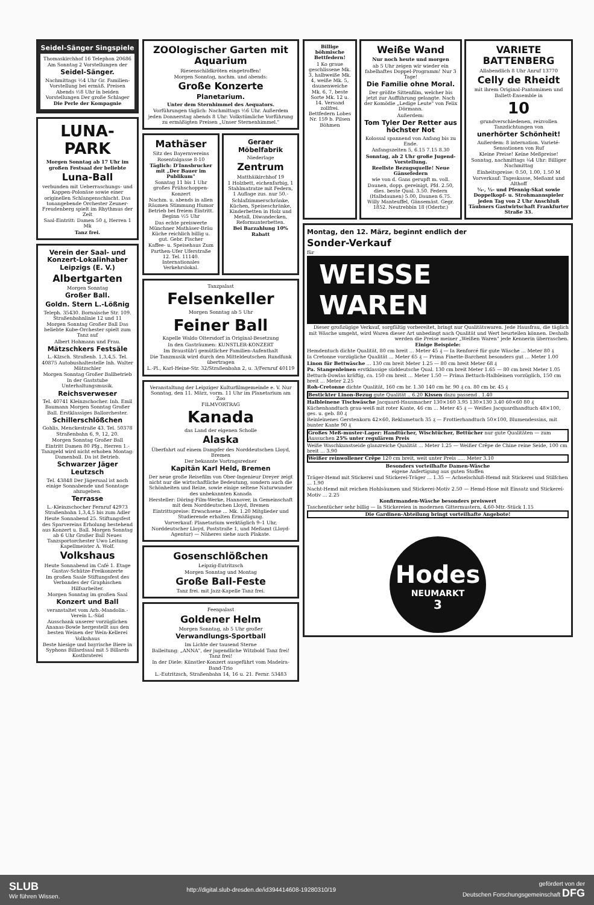Seidel-Sänger Singspiele
Thomaskirchhof 16 Telephon 20686
Am Sonntag 2 Vorstellungen der
Seidel-Sänger.
Nachmittags ½4 Uhr Gr. Familien-Vorstellung bei ermäß. Preisen
Abends ½8 Uhr in beiden Vorstellungen Der große Schlager
Die Perle der Kompagnie
LUNA-PARK
Morgen Sonntag ab 17 Uhr im großen Festsaal der beliebte
Luna-Ball
verbunden mit Ueberraschungs- und Kappen-Polonäse sowie einer originellen Schlangenschlacht. Das tonangebende Orchester Zeuner-Freudenberg spielt im Rhythmus der Zeit
Saal-Eintritt: Damen 50 ₰, Herren 1 Mk
Tanz frei.
Verein der Saal- und Konzert-Lokalinhaber Leipzigs (E. V.)
Albertgarten
Morgen Sonntag
Großer Ball.
Goldn. Stern L.-Lößnig
Teleph. 35430. Bornaische Str. 109. Straßenbahnlinie 12 und 11
Morgen Sonntag Großer Ball Das beliebte Kube-Orchester spielt zum Tanz auf
Albert Hohmann und Frau.
Mätzschkers Festsäle
L.-Klzsch. Straßenb. 1,3,4,5. Tel. 40875 Autobushaltestelle Inh. Walter Mätzschler
Morgen Sonntag Großer Ballbetrieb
In der Gaststube Unterhaltungsmusik.
Reichsverweser
Tel. 40741 Kleinzschocher. Inh. Emil Baumann Morgen Sonntag Großer Ball. Erstklassiges Ballorchester.
Schillerschlößchen
Gohlis, Menckestraße 43. Tel. 50378 Straßenbahn 6, 9, 12, 20.
Morgen Sonntag Großer Ball
Eintritt Damen 80 Pfg., Herren 1.- Tanzgeld wird nicht erhoben Montag: Damenball. Da ist Betrieb.
Schwarzer Jäger Leutzsch
Tel. 43848 Der Jägersaal ist noch einige Sonnabende und Sonntage abzugeben.
Terrasse
L.-Kleinzschocher Fernruf 42973 Straßenbahn 1,3,4,5 bis zum Adler
Heute Sonnabend 25. Stiftungsfest des Sparvereins Erholung bestehend aus Konzert u. Ball. Morgen Sonntag ab 6 Uhr Großer Ball Neues Tanzsportorchester Uwo Leitung Kapellmeister A. Wolf.
Volkshaus
Heute Sonnabend im Café 1. Etage Gustav-Schütze-Freikonzerte
Im großen Saale Stiftungsfest des Verbandes der Graphischen Hilfsarbeiter.
Morgen Sonntag im großen Saal
Konzert und Ball
veranstaltet vom Arb.-Mandolin.-Verein L.-Süd
Ausschank unserer vorzüglichen Ananas-Bowle hergestellt aus den besten Weinen der Wein-Kellerei Volkshaus
Beste hiesige und bayrische Biere in Syphons Billardsaal mit 5 Billards Kostbraterei
ZOOlogischer Garten mit Aquarium
Riesenschildkröten eingetroffen!
Morgen Sonntag, nachm. und abends:
Große Konzerte
Planetarium.
Unter dem Sternhimmel des Aequators.
Vorführungen täglich: Nachmittags ½6 Uhr. Außerdem jeden Donnerstag abends 8 Uhr: Volkstümliche Vorführung zu ermäßigten Preisen „Unser Sternenhimmel."
Mathäser
Sitz des Bayernvereins Rosentalgasse 8-10
Täglich: D'Innsbrucker mit „Der Bauer im Publikum"
Sonntag 11 bis 1 Uhr großes Frühschoppen-Konzert
Nachm. u. abends in allen Räumen Stimmung Humor Betrieb bei freiem Eintritt. Beginn ½5 Uhr
Das echte preiswerte Münchner Mathäser-Bräu Küche reichlich billig u. gut. Gebr. Fischer
Kaffee- u. Speisehaus Zum Parthen-Ufer Uferstraße 12. Tel. 11140. Internationales Verkehrslokal.
Geraer Möbelfabrik
Niederlage
Zentrum
Matthäikirchhof 19
1 Holzbett, eichenfarbig, 1 Stahlmatratze mit Federn, 1 Auflage zus. nur 50.-
Schlafzimmerschränke, Küchen, Speiseschränke, Kinderbetten in Holz und Metall, Diwandecken, Reformunterbetten.
Bei Barzahlung 10% Rabatt
Tanzpalast
Felsenkeller
Morgen Sonntag ab 5 Uhr
Feiner Ball
Kapelle Waldo Oltersdorf in Original-Besetzung
In den Gasträumen: KUNSTLER-KONZERT
Im Braustüb'l gemütlicher Familien-Aufenthalt
Die Tanzmusik wird durch den Mitteldeutschen Rundfunk übertragen
L.-Pl., Karl-Heine-Str. 32/Straßenbahn 2, u. 3/Fernruf 40119
Veranstaltung der Leipziger Kulturfilmgemeinde e. V. Nur Sonntag, den 11. März, vorm. 11 Uhr im Planetarium am Zoo
FILMVORTRAG
Kanada
das Land der eigenen Scholle
Alaska
Überfahrt auf einem Dampfer des Norddeutschen Lloyd, Bremen
Der bekannte Vortragsredner
Kapitän Karl Held, Bremen
Der neue große Reisefilm von Ober-Ingenieur Dreyer zeigt nicht nur die wirtschaftliche Bedeutung, sondern auch die Schönheiten und Reize, sowie einige seltene Naturwunder des unbekannten Kanada
Hersteller: Döring-Film-Werke, Hannover, in Gemeinschaft mit dem Norddeutschen Lloyd, Bremen
Eintrittspreise: Erwachsene ... Mk. 1.20 Mitglieder und Studierende erhalten Ermäßigung.
Vorverkauf: Planetarium werktäglich 9–1 Uhr, Norddeutscher Lloyd, Poststraße 1, und Meßamt (Lloyd-Agentur) — Näheres siehe auch Plakate.
Gosenschlößchen
Leipzig-Eutritzsch
Morgen Sonntag und Montag
Große Ball-Feste
Tanz frei. mit Jazz-Kapelle Tanz frei.
Feenpalast
Goldener Helm
Morgen Sonntag, ab 5 Uhr großer
Verwandlungs-Sportball
Im Lichte der tausend Sterne
Balleitung: „ANNA", der jugendliche Witzbold Tanz frei! Tanz frei!
In der Diele: Künstler-Konzert ausgeführt vom Madeira-Band-Trio
L.-Eutritzsch, Straßenbahn 14, 16 u. 21. Fernr. 53483
Billige böhmische Bettfedern!
1 Ko graue geschlissene Mk. 3, halbweiße Mk. 4, weiße Mk. 5, daunenweiche Mk. 6, 7, beste Sorte Mk. 12 u. 14. Versand zollfrei. Bettfedern Lobes Nr. 159 b. Pilsen Böhmen
Weiße Wand
Nur noch heute und morgen
ab 5 Uhr zeigen wir wieder ein fabelhaftes Doppel-Programm! Nur 3 Tage!
Die Familie ohne Moral.
Der größte Sittenfilm, welcher bis jetzt zur Aufführung gelangte. Nach der Komödie „Ledige Leute" von Felix Dörmann.
Außerdem:
Tom Tyler Der Retter aus höchster Not
Kolossal spannend von Anfang bis zu Ende.
Anfangszeiten 5, 6.15 7.15 8.30
Sonntag, ab 2 Uhr große Jugend-Vorstellung.
Reellste Bezugsquelle! Neue Gänsefedern
wie von d. Gans gerupft m. voll. Daunen, dopp. gereinigt, Pfd. 2.50, dies. beste Qual. 3.50. Federn (Halbdaunen) 5.00, Daunen 6.75. Willy Manteuffel, Gänsemäst. Gegr. 1852. Neutrebbin 18 (Oderbr.)
VARIETE BATTENBERG
Allabendlich 8 Uhr Anruf 13770
Celly de Rheidt
mit ihrem Original-Pantomimen und Ballett-Ensemble in
10
grundverschiedenen, reizvollen Tanzdichtungen von
unerhörter Schönheit!
Außerdem: 8 internation. Varieté-Sensationen von Ruf
Kleine Preise! Keine Meßpreise!
Sonntag, nachmittags ¼4 Uhr: Billiger Nachmittag
Einheitspreise: 0.50, 1.00, 1.50 M
Vorverkauf: Tageskasse, Meßamt und Althoff
¼-, ½- und Pfennig-Skat sowie Doppelkopf- u. Strohmannspieler jeden Tag von 2 Uhr Anschluß Täubners Gastwirtschaft Frankfurter Straße 33.
Montag, den 12. März, beginnt endlich der
Sonder-Verkauf
für
WEISSE
WAREN
Dieser großzügige Verkauf, sorgfältig vorbereitet, bringt nur Qualitätswaren. Jede Hausfrau, die täglich mit Wäsche umgeht, wird Waren dieser Art unbedingt nach Qualität und Wert beurteilen können. Deshalb werden die Preise meiner „Weißen Waren" jede Kennerin überraschen.
Einige Beispiele:
Hemdentuch dichte Qualität, 80 cm breit ... Meter 45 ₰ — Ia Renforcé für gute Wäsche ... Meter 80 ₰
Ia Cretonne vorzügliche Qualität ... Meter 65 ₰ — Prima Finette-Barchent besonders gut ... Meter 1.00
Linon für Bettwäsche ... 130 cm breit Meter 1.25 — 80 cm breit Meter 68 ₰
Pa. Stangenleinen erstklassige süddeutsche Qual. 130 cm breit Meter 1.65 — 80 cm breit Meter 1.05
Bettuch-Dowlas kräftig, ca. 150 cm breit ... Meter 1.50 — Prima Bettuch-Halbleinen vorzüglich, 150 cm breit ... Meter 2.25
Roh-Cretonne dichte Qualität, 160 cm br. 1.30 140 cm br. 90 ₰ ca. 80 cm br. 45 ₰
Bestickter Linon-Bezug gute Qualität .. 6.20 Kissen dazu passend . 1.40
Halbleinene Tischwäsche Jacquard-Hausmacher 130×160 3.95 130×130 3.40 60×60 80 ₰
Küchenhandtuch grau-weiß mit roter Kante, 46 cm ... Meter 45 ₰ — Weißes Jacquardhandtuch 48×100, ges. u. geb. 80 ₰
Reinleinenes Gerstenkorn 42×60, Reklametuch 35 ₰ — Frottierhandtuch 50×100, Blumendessins, mit bunter Kante 90 ₰
Großes Meß-muster-Lager: Handtücher, Wischtücher, Bettücher nur gute Qualitäten — zum Aussuchen 25% unter regulärem Preis
Weiße Waschkunstseide glanzreiche Qualität ... Meter 1.25 — Weißer Crêpe de Chine reine Seide, 100 cm breit ... 3.90
Weißer reinwollener Crêpe 120 cm breit, weit unter Preis ..... Meter 3.10
Besonders vorteilhafte Damen-Wäsche
eigene Anfertigung aus guten Stoffen
Träger-Hemd mit Stickerei und Stickerei-Träger ... 1.35 — Achselschluß-Hemd mit Stickerei und Stilfchen ... 1.90
Nacht-Hemd mit reichen Hohlsäumen und Stickerei-Motiv 2.50 — Hemd-Hose mit Einsatz und Stickerei-Motiv ... 2.25
Konfirmanden-Wäsche besonders preiswert
Taschentücher sehr billig — Ia Stickereien in modernen Gittermustern, 4,60-Mtr.-Stück 1.15
Die Gardinen-Abteilung bringt vorteilhafte Angebote!
Hodes
NEUMARKT
3
SLUB
Wir führen Wissen.
http://digital.slub-dresden.de/id394414608-19280310/19
gefördert von der
Deutschen Forschungsgemeinschaft DFG